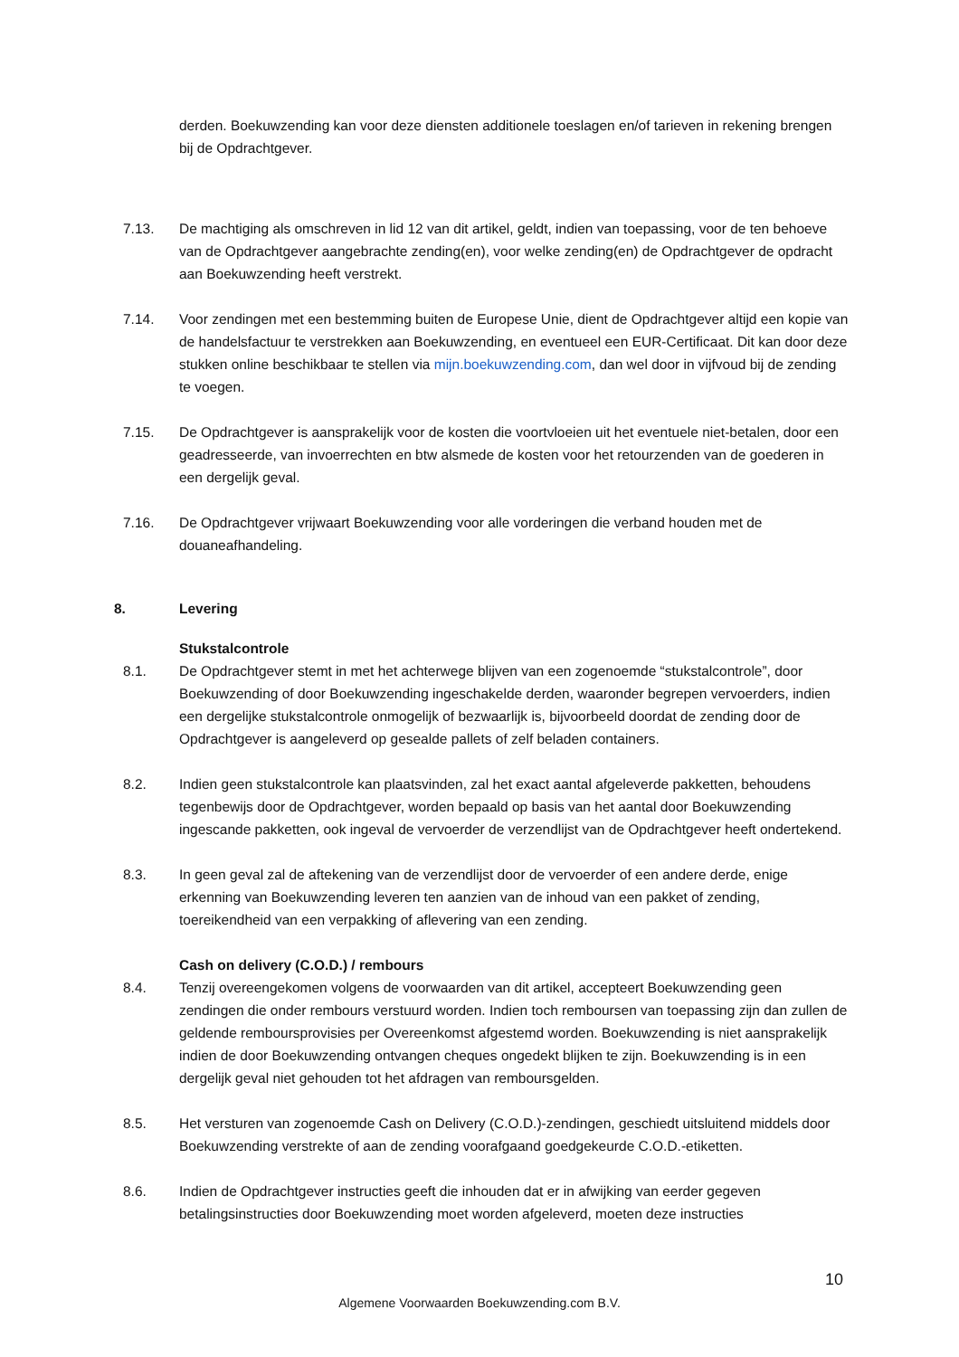derden. Boekuwzending kan voor deze diensten additionele toeslagen en/of tarieven in rekening brengen bij de Opdrachtgever.
7.13. De machtiging als omschreven in lid 12 van dit artikel, geldt, indien van toepassing, voor de ten behoeve van de Opdrachtgever aangebrachte zending(en), voor welke zending(en) de Opdrachtgever de opdracht aan Boekuwzending heeft verstrekt.
7.14. Voor zendingen met een bestemming buiten de Europese Unie, dient de Opdrachtgever altijd een kopie van de handelsfactuur te verstrekken aan Boekuwzending, en eventueel een EUR-Certificaat. Dit kan door deze stukken online beschikbaar te stellen via mijn.boekuwzending.com, dan wel door in vijfvoud bij de zending te voegen.
7.15. De Opdrachtgever is aansprakelijk voor de kosten die voortvloeien uit het eventuele niet-betalen, door een geadresseerde, van invoerrechten en btw alsmede de kosten voor het retourzenden van de goederen in een dergelijk geval.
7.16. De Opdrachtgever vrijwaart Boekuwzending voor alle vorderingen die verband houden met de douaneafhandeling.
8. Levering
Stukstalcontrole
8.1. De Opdrachtgever stemt in met het achterwege blijven van een zogenoemde “stukstalcontrole”, door Boekuwzending of door Boekuwzending ingeschakelde derden, waaronder begrepen vervoerders, indien een dergelijke stukstalcontrole onmogelijk of bezwaarlijk is, bijvoorbeeld doordat de zending door de Opdrachtgever is aangeleverd op gesealde pallets of zelf beladen containers.
8.2. Indien geen stukstalcontrole kan plaatsvinden, zal het exact aantal afgeleverde pakketten, behoudens tegenbewijs door de Opdrachtgever, worden bepaald op basis van het aantal door Boekuwzending ingescande pakketten, ook ingeval de vervoerder de verzendlijst van de Opdrachtgever heeft ondertekend.
8.3. In geen geval zal de aftekening van de verzendlijst door de vervoerder of een andere derde, enige erkenning van Boekuwzending leveren ten aanzien van de inhoud van een pakket of zending, toereikendheid van een verpakking of aflevering van een zending.
Cash on delivery (C.O.D.) / rembours
8.4. Tenzij overeengekomen volgens de voorwaarden van dit artikel, accepteert Boekuwzending geen zendingen die onder rembours verstuurd worden. Indien toch remboursen van toepassing zijn dan zullen de geldende remboursprovisies per Overeenkomst afgestemd worden. Boekuwzending is niet aansprakelijk indien de door Boekuwzending ontvangen cheques ongedekt blijken te zijn. Boekuwzending is in een dergelijk geval niet gehouden tot het afdragen van remboursgelden.
8.5. Het versturen van zogenoemde Cash on Delivery (C.O.D.)-zendingen, geschiedt uitsluitend middels door Boekuwzending verstrekte of aan de zending voorafgaand goedgekeurde C.O.D.-etiketten.
8.6. Indien de Opdrachtgever instructies geeft die inhouden dat er in afwijking van eerder gegeven betalingsinstructies door Boekuwzending moet worden afgeleverd, moeten deze instructies
10
Algemene Voorwaarden Boekuwzending.com B.V.